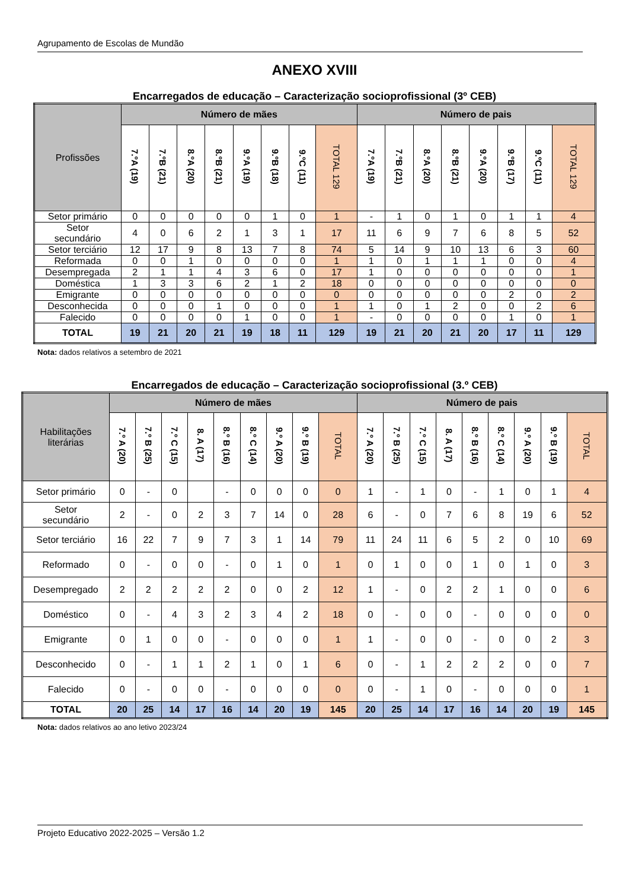Agrupamento de Escolas de Mundão
ANEXO XVIII
Encarregados de educação – Caracterização socioprofissional (3º CEB)
| Profissões | Número de mães | | | | | | | | Número de pais | | | | | | | |
| --- | --- | --- | --- | --- | --- | --- | --- | --- | --- | --- | --- | --- | --- | --- | --- | --- |
| | 7.ºA (19) | 7.ºB (21) | 8.ºA (20) | 8.ºB (21) | 9.ºA (19) | 9.ºB (18) | 9.ºC (11) | TOTAL 129 | 7.ºA (19) | 7.ºB (21) | 8.ºA (20) | 8.ºB (21) | 9.ºA (20) | 9.ºB (17) | 9.ºC (11) | TOTAL 129 |
| Setor primário | 0 | 0 | 0 | 0 | 0 | 1 | 0 | 1 | - | 1 | 0 | 1 | 0 | 1 | 1 | 4 |
| Setor secundário | 4 | 0 | 6 | 2 | 1 | 3 | 1 | 17 | 11 | 6 | 9 | 7 | 6 | 8 | 5 | 52 |
| Setor terciário | 12 | 17 | 9 | 8 | 13 | 7 | 8 | 74 | 5 | 14 | 9 | 10 | 13 | 6 | 3 | 60 |
| Reformada | 0 | 0 | 1 | 0 | 0 | 0 | 0 | 1 | 1 | 0 | 1 | 1 | 1 | 0 | 0 | 4 |
| Desempregada | 2 | 1 | 1 | 4 | 3 | 6 | 0 | 17 | 1 | 0 | 0 | 0 | 0 | 0 | 0 | 1 |
| Doméstica | 1 | 3 | 3 | 6 | 2 | 1 | 2 | 18 | 0 | 0 | 0 | 0 | 0 | 0 | 0 | 0 |
| Emigrante | 0 | 0 | 0 | 0 | 0 | 0 | 0 | 0 | 0 | 0 | 0 | 0 | 0 | 2 | 0 | 2 |
| Desconhecida | 0 | 0 | 0 | 1 | 0 | 0 | 0 | 1 | 1 | 0 | 1 | 2 | 0 | 0 | 2 | 6 |
| Falecido | 0 | 0 | 0 | 0 | 1 | 0 | 0 | 1 | - | 0 | 0 | 0 | 0 | 1 | 0 | 1 |
| TOTAL | 19 | 21 | 20 | 21 | 19 | 18 | 11 | 129 | 19 | 21 | 20 | 21 | 20 | 17 | 11 | 129 |
Nota: dados relativos a setembro de 2021
Encarregados de educação – Caracterização socioprofissional (3.º CEB)
| Habilitações literárias | Número de mães | | | | | | | | | Número de pais | | | | | | | | |
| --- | --- | --- | --- | --- | --- | --- | --- | --- | --- | --- | --- | --- | --- | --- | --- | --- | --- | --- |
| | 7.º A (20) | 7.º B (25) | 7.º C (15) | 8. A (17) | 8.º B (16) | 8.º C (14) | 9.º A (20) | 9.º B (19) | TOTAL | 7.º A (20) | 7.º B (25) | 7.º C (15) | 8. A (17) | 8.º B (16) | 8.º C (14) | 9.º A (20) | 9.º B (19) | TOTAL |
| Setor primário | 0 | - | 0 | | - | 0 | 0 | 0 | 0 | 1 | - | 1 | 0 | - | 1 | 0 | 1 | 4 |
| Setor secundário | 2 | - | 0 | 2 | 3 | 7 | 14 | 0 | 28 | 6 | - | 0 | 7 | 6 | 8 | 19 | 6 | 52 |
| Setor terciário | 16 | 22 | 7 | 9 | 7 | 3 | 1 | 14 | 79 | 11 | 24 | 11 | 6 | 5 | 2 | 0 | 10 | 69 |
| Reformado | 0 | - | 0 | 0 | - | 0 | 1 | 0 | 1 | 0 | 1 | 0 | 0 | 1 | 0 | 1 | 0 | 3 |
| Desempregado | 2 | 2 | 2 | 2 | 2 | 0 | 0 | 2 | 12 | 1 | - | 0 | 2 | 2 | 1 | 0 | 0 | 6 |
| Doméstico | 0 | - | 4 | 3 | 2 | 3 | 4 | 2 | 18 | 0 | - | 0 | 0 | - | 0 | 0 | 0 | 0 |
| Emigrante | 0 | 1 | 0 | 0 | - | 0 | 0 | 0 | 1 | 1 | - | 0 | 0 | - | 0 | 0 | 2 | 3 |
| Desconhecido | 0 | - | 1 | 1 | 2 | 1 | 0 | 1 | 6 | 0 | - | 1 | 2 | 2 | 2 | 0 | 0 | 7 |
| Falecido | 0 | - | 0 | 0 | - | 0 | 0 | 0 | 0 | 0 | - | 1 | 0 | - | 0 | 0 | 0 | 1 |
| TOTAL | 20 | 25 | 14 | 17 | 16 | 14 | 20 | 19 | 145 | 20 | 25 | 14 | 17 | 16 | 14 | 20 | 19 | 145 |
Nota: dados relativos ao ano letivo 2023/24
Projeto Educativo 2022-2025 – Versão 1.2